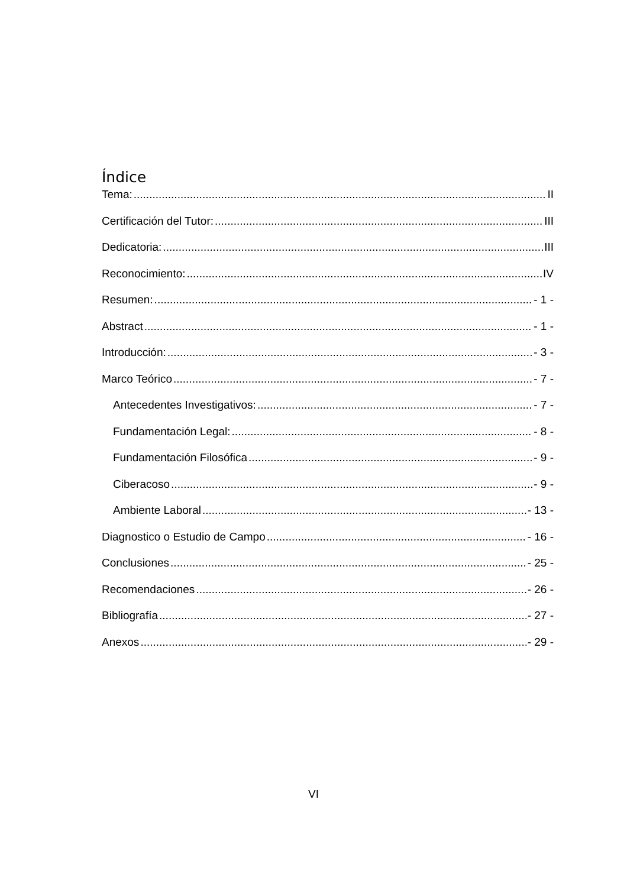Índice
Tema: II
Certificación del Tutor: III
Dedicatoria: III
Reconocimiento: IV
Resumen: - 1 -
Abstract - 1 -
Introducción: - 3 -
Marco Teórico - 7 -
Antecedentes Investigativos: - 7 -
Fundamentación Legal: - 8 -
Fundamentación Filosófica - 9 -
Ciberacoso - 9 -
Ambiente Laboral - 13 -
Diagnostico o Estudio de Campo - 16 -
Conclusiones - 25 -
Recomendaciones - 26 -
Bibliografía - 27 -
Anexos - 29 -
VI